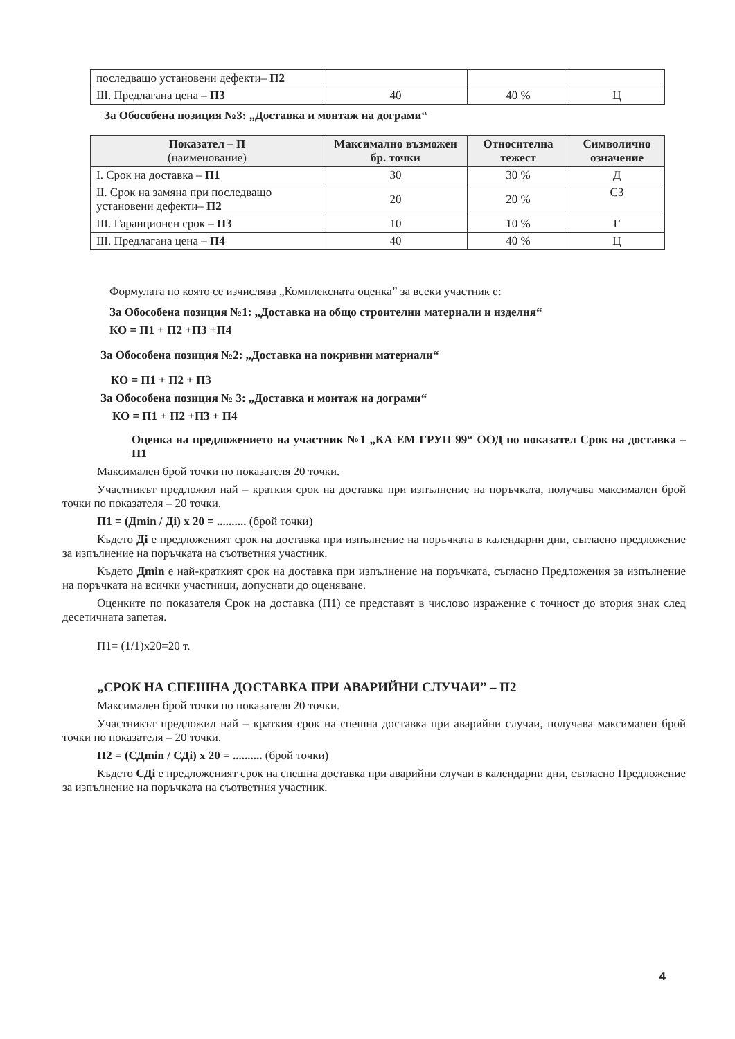| последващо установени дефекти– П2 | | | |
| III. Предлагана цена – П3 | 40 | 40 % | Ц |
За Обособена позиция №3: „Доставка и монтаж на дограми“
| Показател – П (наименование) | Максимално възможен бр. точки | Относителна тежест | Символично означение |
| --- | --- | --- | --- |
| I. Срок на доставка – П1 | 30 | 30 % | Д |
| II. Срок на замяна при последващо установени дефекти– П2 | 20 | 20 % | СЗ |
| III. Гаранционен срок – П3 | 10 | 10 % | Г |
| III. Предлагана цена – П4 | 40 | 40 % | Ц |
Формулата по която се изчислява „Комплексната оценка” за всеки участник е:
За Обособена позиция №1: „Доставка на общо строителни материали и изделия“
КО = П1 + П2 +П3 +П4
За Обособена позиция №2: „Доставка на покривни материали“
КО = П1 + П2 + П3
За Обособена позиция № 3: „Доставка и монтаж на дограми“
КО = П1 + П2 +П3 + П4
Оценка на предложението на участник №1 „КА ЕМ ГРУП 99“ ООД по показател Срок на доставка – П1
Максимален брой точки по показателя 20 точки.
Участникът предложил най – краткия срок на доставка при изпълнение на поръчката, получава максимален брой точки по показателя – 20 точки.
П1 = (Дmin / Дi) x 20 = .......... (брой точки)
Където Дi е предложеният срок на доставка при изпълнение на поръчката в календарни дни, съгласно предложение за изпълнение на поръчката на съответния участник.
Където Дmin е най-краткият срок на доставка при изпълнение на поръчката, съгласно Предложения за изпълнение на поръчката на всички участници, допуснати до оценяване.
Оценките по показателя Срок на доставка (П1) се представят в числово изражение с точност до втория знак след десетичната запетая.
П1= (1/1)x20=20 т.
„СРОК НА СПЕШНА ДОСТАВКА ПРИ АВАРИЙНИ СЛУЧАИ” – П2
Максимален брой точки по показателя 20 точки.
Участникът предложил най – краткия срок на спешна доставка при аварийни случаи, получава максимален брой точки по показателя – 20 точки.
П2 = (СДmin / СДi) x 20 = .......... (брой точки)
Където СДi е предложеният срок на спешна доставка при аварийни случаи в календарни дни, съгласно Предложение за изпълнение на поръчката на съответния участник.
4